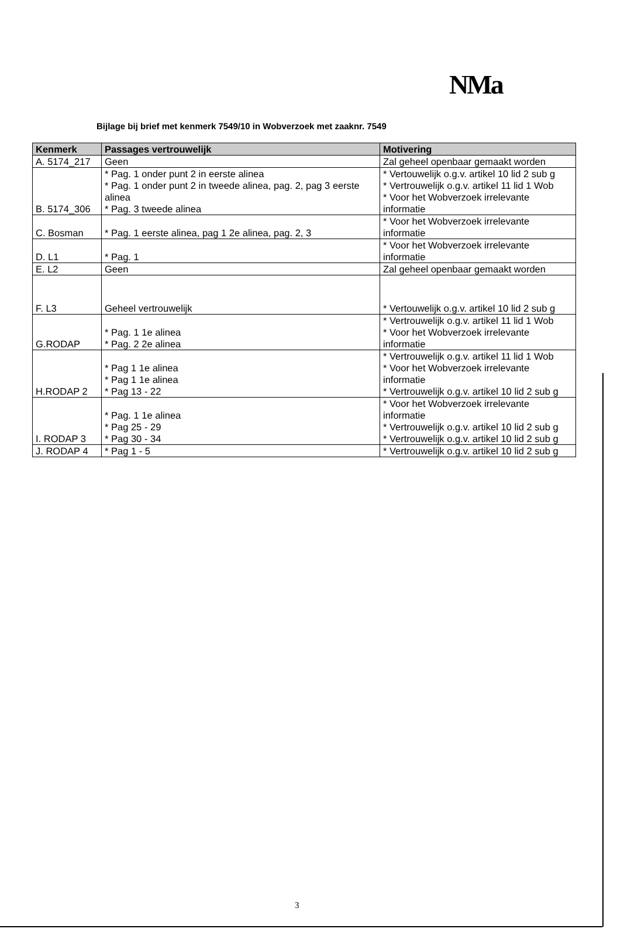NMa
Bijlage bij brief met kenmerk 7549/10 in Wobverzoek met zaaknr. 7549
| Kenmerk | Passages vertrouwelijk | Motivering |
| --- | --- | --- |
| A. 5174_217 | Geen | Zal geheel openbaar gemaakt worden |
| B. 5174_306 | * Pag. 1 onder punt 2 in eerste alinea * Pag. 1 onder punt 2 in tweede alinea, pag. 2, pag 3 eerste alinea * Pag. 3 tweede alinea | * Vertouwelijk o.g.v. artikel 10 lid 2 sub g * Vertrouwelijk o.g.v. artikel 11 lid 1 Wob * Voor het Wobverzoek irrelevante informatie |
| C. Bosman | * Pag. 1 eerste alinea, pag 1 2e alinea, pag. 2, 3 | * Voor het Wobverzoek irrelevante informatie |
| D. L1 | * Pag. 1 | * Voor het Wobverzoek irrelevante informatie |
| E. L2 | Geen | Zal geheel openbaar gemaakt worden |
| F. L3 | Geheel vertrouwelijk | * Vertouwelijk o.g.v. artikel 10 lid 2 sub g |
| G.RODAP | * Pag. 1 1e alinea * Pag. 2 2e alinea | * Vertrouwelijk o.g.v. artikel 11 lid 1 Wob * Voor het Wobverzoek irrelevante informatie |
| H.RODAP 2 | * Pag 1 1e alinea * Pag 1 1e alinea * Pag 13 - 22 | * Vertrouwelijk o.g.v. artikel 11 lid 1 Wob * Voor het Wobverzoek irrelevante informatie * Vertrouwelijk o.g.v. artikel 10 lid 2 sub g |
| I. RODAP 3 | * Pag. 1 1e alinea * Pag 25 - 29 * Pag 30 - 34 | * Voor het Wobverzoek irrelevante informatie * Vertrouwelijk o.g.v. artikel 10 lid 2 sub g * Vertrouwelijk o.g.v. artikel 10 lid 2 sub g |
| J. RODAP 4 | * Pag 1 - 5 | * Vertrouwelijk o.g.v. artikel 10 lid 2 sub g |
3